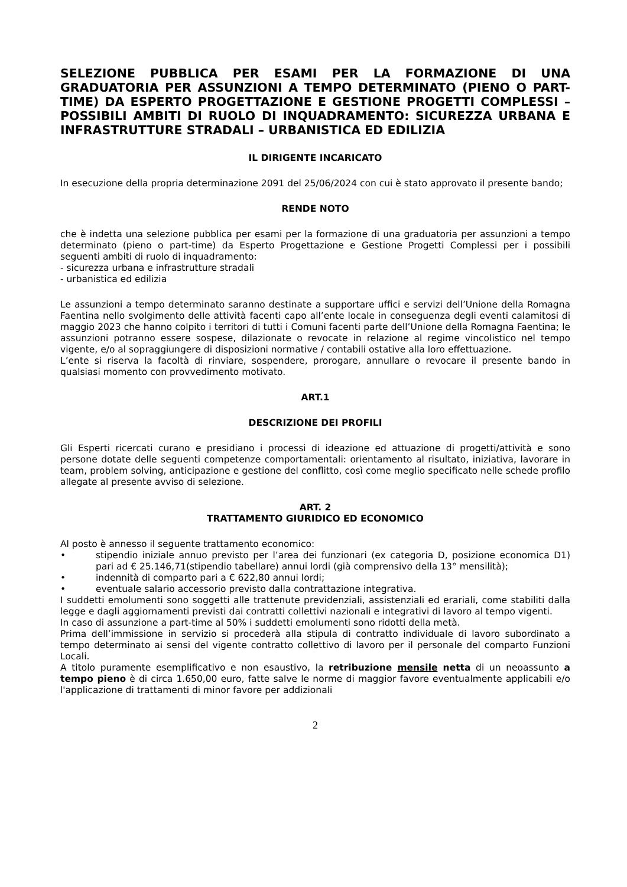SELEZIONE PUBBLICA PER ESAMI PER LA FORMAZIONE DI UNA GRADUATORIA PER ASSUNZIONI A TEMPO DETERMINATO (PIENO O PART-TIME) DA ESPERTO PROGETTAZIONE E GESTIONE PROGETTI COMPLESSI – POSSIBILI AMBITI DI RUOLO DI INQUADRAMENTO: SICUREZZA URBANA E INFRASTRUTTURE STRADALI – URBANISTICA ED EDILIZIA
IL DIRIGENTE INCARICATO
In esecuzione della propria determinazione 2091 del 25/06/2024 con cui è stato approvato il presente bando;
RENDE NOTO
che è indetta una selezione pubblica per esami per la formazione di una graduatoria per assunzioni a tempo determinato (pieno o part-time) da Esperto Progettazione e Gestione Progetti Complessi per i possibili seguenti ambiti di ruolo di inquadramento:
- sicurezza urbana e infrastrutture stradali
- urbanistica ed edilizia
Le assunzioni a tempo determinato saranno destinate a supportare uffici e servizi dell’Unione della Romagna Faentina nello svolgimento delle attività facenti capo all’ente locale in conseguenza degli eventi calamitosi di maggio 2023 che hanno colpito i territori di tutti i Comuni facenti parte dell’Unione della Romagna Faentina; le assunzioni potranno essere sospese, dilazionate o revocate in relazione al regime vincolistico nel tempo vigente, e/o al sopraggiungere di disposizioni normative / contabili ostative alla loro effettuazione.
L’ente si riserva la facoltà di rinviare, sospendere, prorogare, annullare o revocare il presente bando in qualsiasi momento con provvedimento motivato.
ART.1
DESCRIZIONE DEI PROFILI
Gli Esperti ricercati curano e presidiano i processi di ideazione ed attuazione di progetti/attività e sono persone dotate delle seguenti competenze comportamentali: orientamento al risultato, iniziativa, lavorare in team, problem solving, anticipazione e gestione del conflitto, così come meglio specificato nelle schede profilo allegate al presente avviso di selezione.
ART. 2
TRATTAMENTO GIURIDICO ED ECONOMICO
Al posto è annesso il seguente trattamento economico:
• stipendio iniziale annuo previsto per l’area dei funzionari (ex categoria D, posizione economica D1) pari ad € 25.146,71(stipendio tabellare) annui lordi (già comprensivo della 13° mensilità);
• indennità di comparto pari a € 622,80 annui lordi;
• eventuale salario accessorio previsto dalla contrattazione integrativa.
I suddetti emolumenti sono soggetti alle trattenute previdenziali, assistenziali ed erariali, come stabiliti dalla legge e dagli aggiornamenti previsti dai contratti collettivi nazionali e integrativi di lavoro al tempo vigenti.
In caso di assunzione a part-time al 50% i suddetti emolumenti sono ridotti della metà.
Prima dell’immissione in servizio si procederà alla stipula di contratto individuale di lavoro subordinato a tempo determinato ai sensi del vigente contratto collettivo di lavoro per il personale del comparto Funzioni Locali.
A titolo puramente esemplificativo e non esaustivo, la retribuzione mensile netta di un neoassunto a tempo pieno è di circa 1.650,00 euro, fatte salve le norme di maggior favore eventualmente applicabili e/o l'applicazione di trattamenti di minor favore per addizionali
2